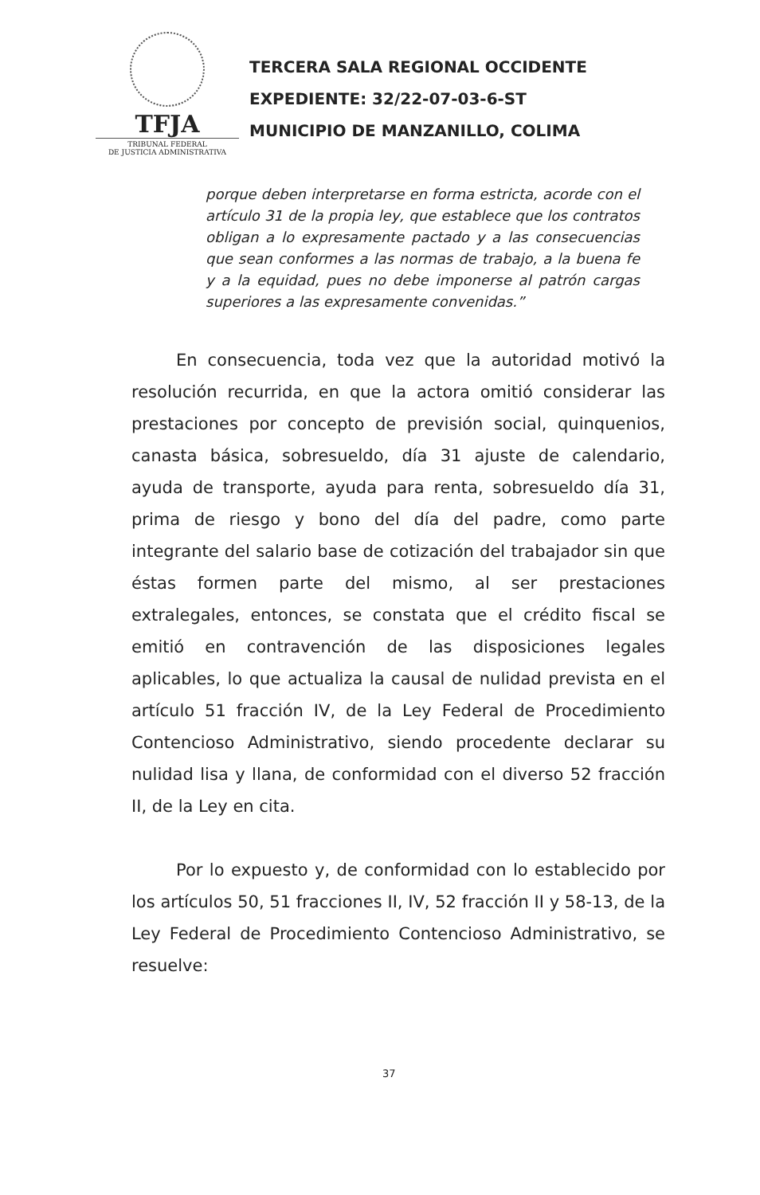TFJA
TRIBUNAL FEDERAL
DE JUSTICIA ADMINISTRATIVA
TERCERA SALA REGIONAL OCCIDENTE
EXPEDIENTE: 32/22-07-03-6-ST
MUNICIPIO DE MANZANILLO, COLIMA
porque deben interpretarse en forma estricta, acorde con el artículo 31 de la propia ley, que establece que los contratos obligan a lo expresamente pactado y a las consecuencias que sean conformes a las normas de trabajo, a la buena fe y a la equidad, pues no debe imponerse al patrón cargas superiores a las expresamente convenidas.”
En consecuencia, toda vez que la autoridad motivó la resolución recurrida, en que la actora omitió considerar las prestaciones por concepto de previsión social, quinquenios, canasta básica, sobresueldo, día 31 ajuste de calendario, ayuda de transporte, ayuda para renta, sobresueldo día 31, prima de riesgo y bono del día del padre, como parte integrante del salario base de cotización del trabajador sin que éstas formen parte del mismo, al ser prestaciones extralegales, entonces, se constata que el crédito fiscal se emitió en contravención de las disposiciones legales aplicables, lo que actualiza la causal de nulidad prevista en el artículo 51 fracción IV, de la Ley Federal de Procedimiento Contencioso Administrativo, siendo procedente declarar su nulidad lisa y llana, de conformidad con el diverso 52 fracción II, de la Ley en cita.
Por lo expuesto y, de conformidad con lo establecido por los artículos 50, 51 fracciones II, IV, 52 fracción II y 58-13, de la Ley Federal de Procedimiento Contencioso Administrativo, se resuelve:
37